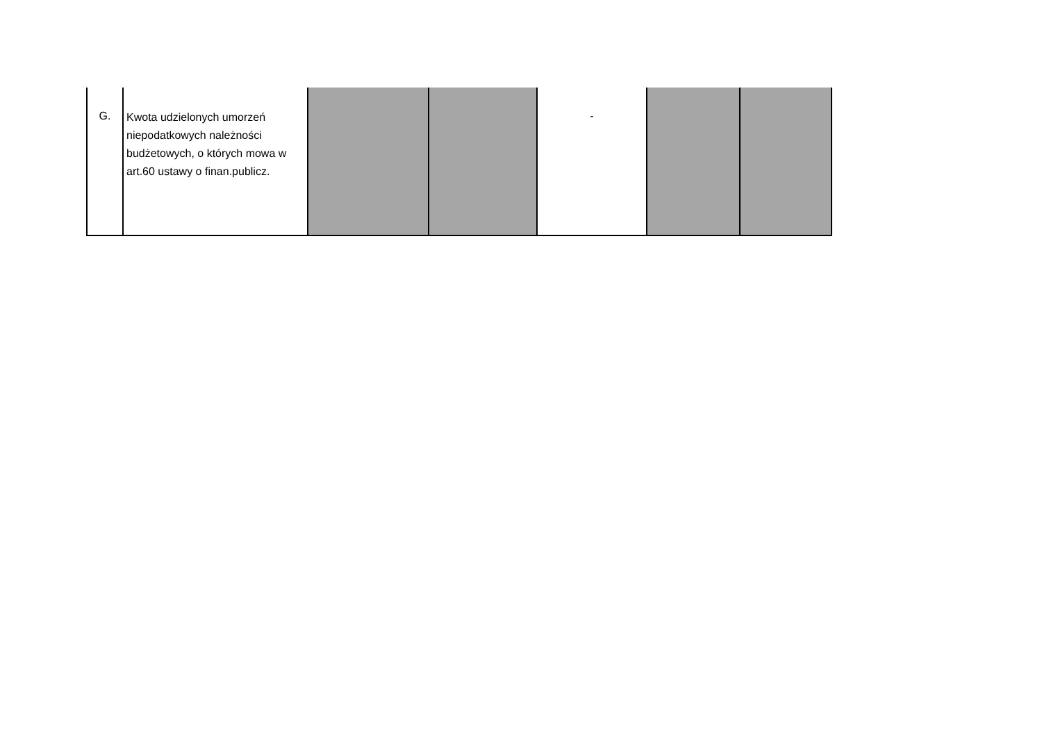| G. | Kwota udzielonych umorzeń niepodatkowych należności budżetowych, o których mowa w art.60 ustawy o finan.publicz. | | | - | | |